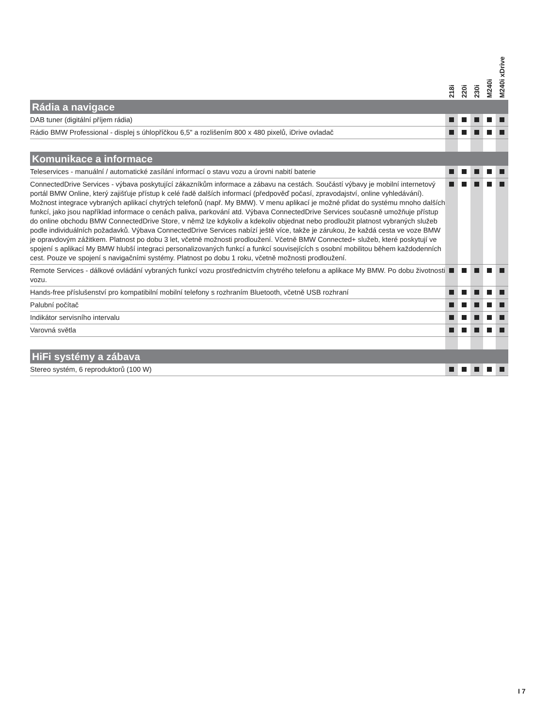| | 218i | 220i | 230i | M240i | M240i xDrive |
| --- | --- | --- | --- | --- | --- |
| Rádia a navigace | | | | | |
| DAB tuner (digitální příjem rádia) | | | | | |
| Rádio BMW Professional - displej s úhlopříčkou 6,5" a rozlišením 800 x 480 pixelů, iDrive ovladač | | | | | |
| Komunikace a informace | | | | | |
| Teleservices - manuální / automatické zasílání informací o stavu vozu a úrovni nabití baterie | | | | | |
| ConnectedDrive Services - výbava poskytující zákazníkům informace a zábavu na cestách. Součástí výbavy je mobilní internetový portál BMW Online, který zajišťuje přístup k celé řadě dalších informací (předpověď počasí, zpravodajství, online vyhledávání). Možnost integrace vybraných aplikací chytrých telefonů (např. My BMW). V menu aplikací je možné přidat do systému mnoho dalších funkcí, jako jsou například informace o cenách paliva, parkování atd. Výbava ConnectedDrive Services současně umožňuje přístup do online obchodu BMW ConnectedDrive Store, v němž lze kdykoliv a kdekoliv objednat nebo prodloužit platnost vybraných služeb podle individuálních požadavků. Výbava ConnectedDrive Services nabízí ještě více, takže je zárukou, že každá cesta ve voze BMW je opravdovým zážitkem. Platnost po dobu 3 let, včetně možnosti prodloužení. Včetně BMW Connected+ služeb, které poskytují ve spojení s aplikací My BMW hlubší integraci personalizovaných funkcí a funkcí souvisejících s osobní mobilitou během každodenních cest. Pouze ve spojení s navigačními systémy. Platnost po dobu 1 roku, včetně možnosti prodloužení. | | | | | |
| Remote Services - dálkové ovládání vybraných funkcí vozu prostřednictvím chytrého telefonu a aplikace My BMW. Po dobu životnosti vozu. | | | | | |
| Hands-free příslušenství pro kompatibilní mobilní telefony s rozhraním Bluetooth, včetně USB rozhraní | | | | | |
| Palubní počítač | | | | | |
| Indikátor servisního intervalu | | | | | |
| Varovná světla | | | | | |
| HiFi systémy a zábava | | | | | |
| Stereo systém, 6 reproduktorů (100 W) | | | | | |
I 7